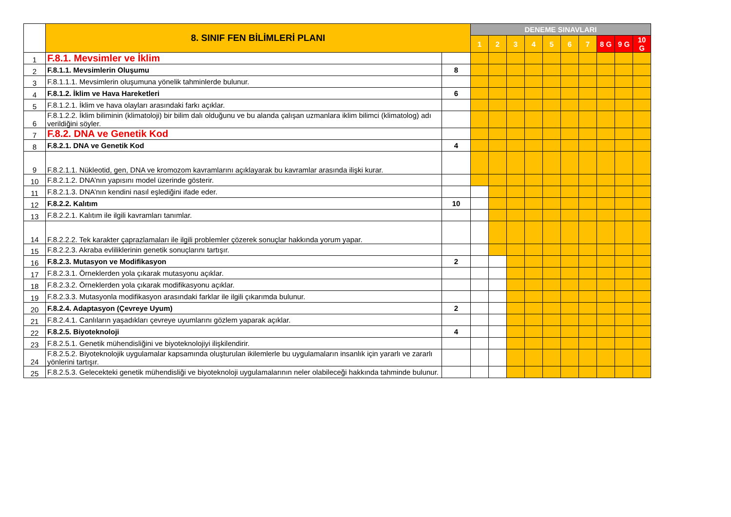| | 8. SINIF FEN BİLİMLERİ PLANI | | DENEME SINAVLARI | | | | | | | | | |
| | | | 1 | 2 | 3 | 4 | 5 | 6 | 7 | 8 G | 9 G | 10 G |
| 1 | F.8.1. Mevsimler ve İklim | | | | | | | | | | | |
| 2 | F.8.1.1. Mevsimlerin Oluşumu | 8 | | | | | | | | | | |
| 3 | F.8.1.1.1. Mevsimlerin oluşumuna yönelik tahminlerde bulunur. | | | | | | | | | | | |
| 4 | F.8.1.2. İklim ve Hava Hareketleri | 6 | | | | | | | | | | |
| 5 | F.8.1.2.1. İklim ve hava olayları arasındaki farkı açıklar. | | | | | | | | | | | |
| 6 | F.8.1.2.2. İklim biliminin (klimatoloji) bir bilim dalı olduğunu ve bu alanda çalışan uzmanlara iklim bilimci (klimatolog) adı verildiğini söyler. | | | | | | | | | | | |
| 7 | F.8.2. DNA ve Genetik Kod | | | | | | | | | | | |
| 8 | F.8.2.1. DNA ve Genetik Kod | 4 | | | | | | | | | | |
| 9 | F.8.2.1.1. Nükleotid, gen, DNA ve kromozom kavramlarını açıklayarak bu kavramlar arasında ilişki kurar. | | | | | | | | | | | |
| 10 | F.8.2.1.2. DNA’nın yapısını model üzerinde gösterir. | | | | | | | | | | | |
| 11 | F.8.2.1.3. DNA’nın kendini nasıl eşlediğini ifade eder. | | | | | | | | | | | |
| 12 | F.8.2.2. Kalıtım | 10 | | | | | | | | | | |
| 13 | F.8.2.2.1. Kalıtım ile ilgili kavramları tanımlar. | | | | | | | | | | | |
| 14 | F.8.2.2.2. Tek karakter çaprazlamaları ile ilgili problemler çözerek sonuçlar hakkında yorum yapar. | | | | | | | | | | | |
| 15 | F.8.2.2.3. Akraba evliliklerinin genetik sonuçlarını tartışır. | | | | | | | | | | | |
| 16 | F.8.2.3. Mutasyon ve Modifikasyon | 2 | | | | | | | | | | |
| 17 | F.8.2.3.1. Örneklerden yola çıkarak mutasyonu açıklar. | | | | | | | | | | | |
| 18 | F.8.2.3.2. Örneklerden yola çıkarak modifikasyonu açıklar. | | | | | | | | | | | |
| 19 | F.8.2.3.3. Mutasyonla modifikasyon arasındaki farklar ile ilgili çıkarımda bulunur. | | | | | | | | | | | |
| 20 | F.8.2.4. Adaptasyon (Çevreye Uyum) | 2 | | | | | | | | | | |
| 21 | F.8.2.4.1. Canlıların yaşadıkları çevreye uyumlarını gözlem yaparak açıklar. | | | | | | | | | | | |
| 22 | F.8.2.5. Biyoteknoloji | 4 | | | | | | | | | | |
| 23 | F.8.2.5.1. Genetik mühendisliğini ve biyoteknolojiyi ilişkilendirir. | | | | | | | | | | | |
| 24 | F.8.2.5.2. Biyoteknolojik uygulamalar kapsamında oluşturulan ikilemlerle bu uygulamaların insanlık için yararlı ve zararlı yönlerini tartışır. | | | | | | | | | | | |
| 25 | F.8.2.5.3. Gelecekteki genetik mühendisliği ve biyoteknoloji uygulamalarının neler olabileceği hakkında tahminde bulunur. | | | | | | | | | | | |